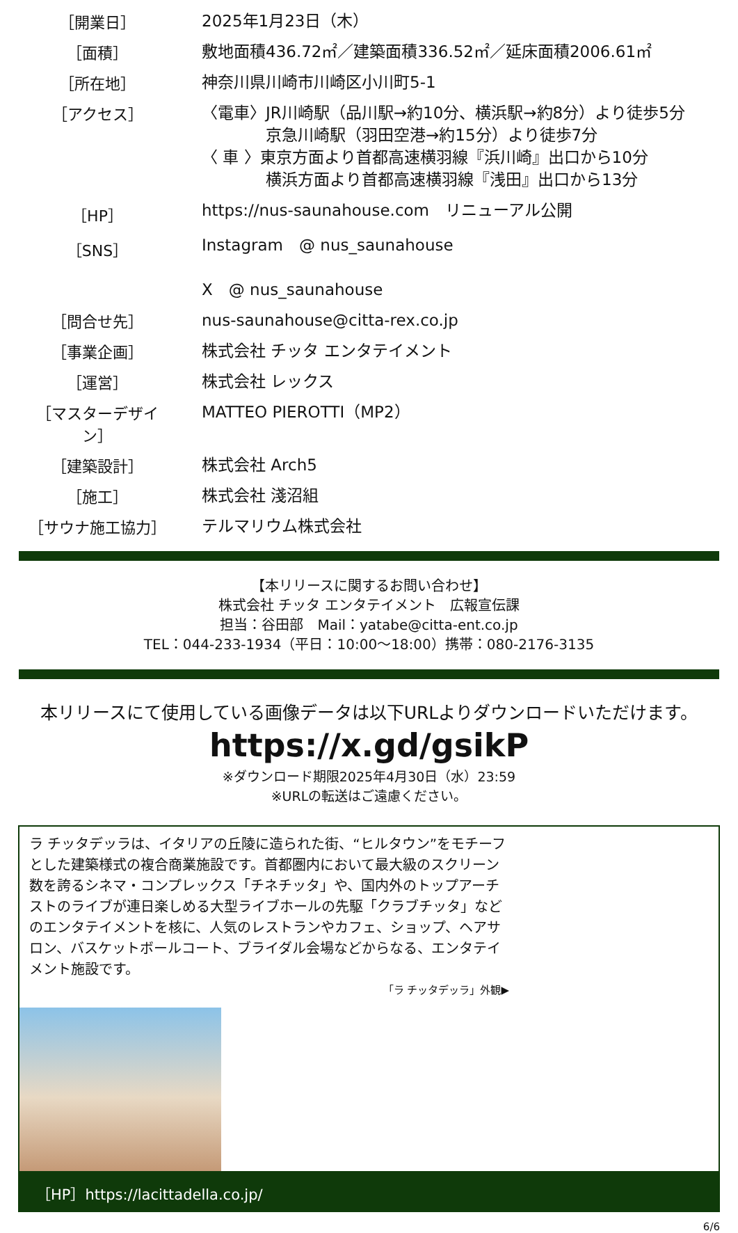| ［開業日］ | 2025年1月23日（木） |
| ［面積］ | 敷地面積436.72㎡／建築面積336.52㎡／延床面積2006.61㎡ |
| ［所在地］ | 神奈川県川崎市川崎区小川町5-1 |
| ［アクセス］ | 〈電車〉JR川崎駅（品川駅→約10分、横浜駅→約8分）より徒歩5分 京急川崎駅（羽田空港→約15分）より徒歩7分 〈 車 〉東京方面より首都高速横羽線『浜川崎』出口から10分 横浜方面より首都高速横羽線『浅田』出口から13分 |
| ［HP］ | https://nus-saunahouse.com リニューアル公開 |
| ［SNS］ | Instagram @ nus_saunahouse X @ nus_saunahouse |
| ［問合せ先］ | nus-saunahouse@citta-rex.co.jp |
| ［事業企画］ | 株式会社 チッタ エンタテイメント |
| ［運営］ | 株式会社 レックス |
| ［マスターデザイン］ | MATTEO PIEROTTI（MP2） |
| ［建築設計］ | 株式会社 Arch5 |
| ［施工］ | 株式会社 淺沼組 |
| ［サウナ施工協力］ | テルマリウム株式会社 |
【本リリースに関するお問い合わせ】
株式会社 チッタ エンタテイメント　広報宣伝課
担当：谷田部　Mail：yatabe@citta-ent.co.jp
TEL：044-233-1934（平日：10:00～18:00）携帯：080-2176-3135
本リリースにて使用している画像データは以下URLよりダウンロードいただけます。
https://x.gd/gsikP
※ダウンロード期限2025年4月30日（水）23:59
※URLの転送はご遠慮ください。
ラ チッタデッラは、イタリアの丘陵に造られた街、“ヒルタウン”をモチーフとした建築様式の複合商業施設です。首都圏内において最大級のスクリーン数を誇るシネマ・コンプレックス「チネチッタ」や、国内外のトップアーチストのライブが連日楽しめる大型ライブホールの先駆「クラブチッタ」などのエンタテイメントを核に、人気のレストランやカフェ、ショップ、ヘアサロン、バスケットボールコート、ブライダル会場などからなる、エンタテイメント施設です。
「ラ チッタデッラ」外観▶
［HP］https://lacittadella.co.jp/
6/6